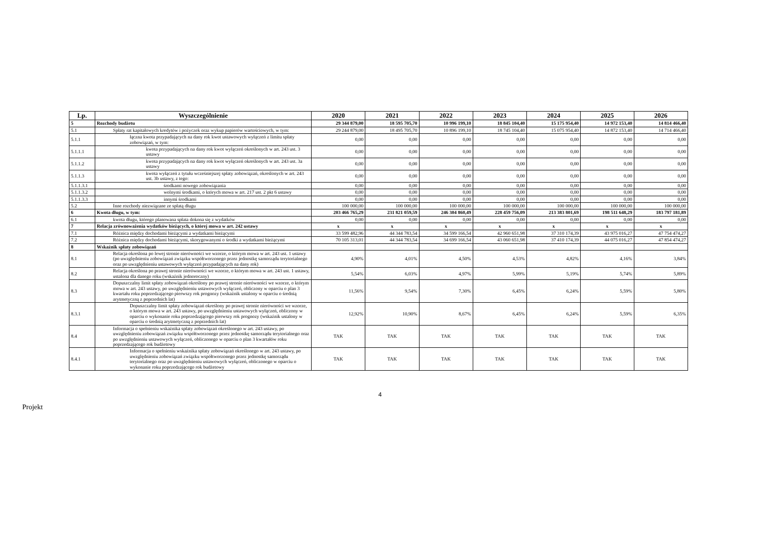| Lp. | Wyszczególnienie | 2020 | 2021 | 2022 | 2023 | 2024 | 2025 | 2026 |
| --- | --- | --- | --- | --- | --- | --- | --- | --- |
| 5 | Rozchody budżetu | 29 344 879,00 | 18 595 705,70 | 10 996 199,10 | 18 845 104,40 | 15 175 954,40 | 14 972 153,40 | 14 814 466,40 |
| 5.1 | Spłaty rat kapitałowych kredytów i pożyczek oraz wykup papierów wartościowych, w tym: | 29 244 879,00 | 18 495 705,70 | 10 896 199,10 | 18 745 104,40 | 15 075 954,40 | 14 872 153,40 | 14 714 466,40 |
| 5.1.1 | łączna kwota przypadających na dany rok kwot ustawowych wyłączeń z limitu spłaty zobowiązań, w tym: | 0,00 | 0,00 | 0,00 | 0,00 | 0,00 | 0,00 | 0,00 |
| 5.1.1.1 | kwota przypadających na dany rok kwot wyłączeń określonych w art. 243 ust. 3 ustawy | 0,00 | 0,00 | 0,00 | 0,00 | 0,00 | 0,00 | 0,00 |
| 5.1.1.2 | kwota przypadających na dany rok kwot wyłączeń określonych w art. 243 ust. 3a ustawy | 0,00 | 0,00 | 0,00 | 0,00 | 0,00 | 0,00 | 0,00 |
| 5.1.1.3 | kwota wyłączeń z tytułu wcześniejszej spłaty zobowiązań, określonych w art. 243 ust. 3b ustawy, z tego: | 0,00 | 0,00 | 0,00 | 0,00 | 0,00 | 0,00 | 0,00 |
| 5.1.1.3.1 | środkami nowego zobowiązania | 0,00 | 0,00 | 0,00 | 0,00 | 0,00 | 0,00 | 0,00 |
| 5.1.1.3.2 | wolnymi środkami, o których mowa w art. 217 ust. 2 pkt 6 ustawy | 0,00 | 0,00 | 0,00 | 0,00 | 0,00 | 0,00 | 0,00 |
| 5.1.1.3.3 | innymi środkami | 0,00 | 0,00 | 0,00 | 0,00 | 0,00 | 0,00 | 0,00 |
| 5.2 | Inne rozchody niezwiązane ze spłatą długu | 100 000,00 | 100 000,00 | 100 000,00 | 100 000,00 | 100 000,00 | 100 000,00 | 100 000,00 |
| 6 | Kwota długu, w tym: | 203 466 765,29 | 231 821 059,59 | 246 304 860,49 | 228 459 756,09 | 213 383 801,69 | 198 511 648,29 | 183 797 181,89 |
| 6.1 | kwota długu, którego planowana spłata dokona się z wydatków | 0,00 | 0,00 | 0,00 | 0,00 | 0,00 | 0,00 | 0,00 |
| 7 | Relacja zrównoważenia wydatków bieżących, o której mowa w art. 242 ustawy | x | x | x | x | x | x | x |
| 7.1 | Różnica między dochodami bieżącymi a wydatkami bieżącymi | 33 599 482,96 | 44 344 783,54 | 34 599 166,54 | 42 960 651,98 | 37 310 174,39 | 43 975 016,27 | 47 754 474,27 |
| 7.2 | Różnica między dochodami bieżącymi, skorygowanymi o środki a wydatkami bieżącymi | 70 105 313,01 | 44 344 783,54 | 34 699 166,54 | 43 060 651,98 | 37 410 174,39 | 44 075 016,27 | 47 854 474,27 |
| 8 | Wskaźnik spłaty zobowiązań | | | | | | | |
| 8.1 | Relacja określona po lewej stronie nierówności we wzorze, o którym mowa w art. 243 ust. 1 ustawy (po uwzględnieniu zobowiązań związku współtworzonego przez jednostkę samorządu terytorialnego oraz po uwzględnieniu ustawowych wyłączeń przypadających na dany rok) | 4,90% | 4,01% | 4,50% | 4,53% | 4,82% | 4,16% | 3,84% |
| 8.2 | Relacja określona po prawej stronie nierówności we wzorze, o którym mowa w art. 243 ust. 1 ustawy, ustalona dla danego roku (wskaźnik jednoroczny) | 5,54% | 6,03% | 4,97% | 5,99% | 5,19% | 5,74% | 5,89% |
| 8.3 | Dopuszczalny limit spłaty zobowiązań określony po prawej stronie nierówności we wzorze, o którym mowa w art. 243 ustawy, po uwzględnieniu ustawowych wyłączeń, obliczony w oparciu o plan 3 kwartału roku poprzedzającego pierwszy rok prognozy (wskaźnik ustalony w oparciu o średnią arytmetyczną z poprzednich lat) | 11,56% | 9,54% | 7,30% | 6,45% | 6,24% | 5,59% | 5,80% |
| 8.3.1 | Dopuszczalny limit spłaty zobowiązań określony po prawej stronie nierówności we wzorze, o którym mowa w art. 243 ustawy, po uwzględnieniu ustawowych wyłączeń, obliczony w oparciu o wykonanie roku poprzedzającego pierwszy rok prognozy (wskaźnik ustalony w oparciu o średnią arytmetyczną z poprzednich lat) | 12,92% | 10,90% | 8,67% | 6,45% | 6,24% | 5,59% | 6,35% |
| 8.4 | Informacja o spełnieniu wskaźnika spłaty zobowiązań określonego w art. 243 ustawy, po uwzględnieniu zobowiązań związku współtworzonego przez jednostkę samorządu terytorialnego oraz po uwzględnieniu ustawowych wyłączeń, obliczonego w oparciu o plan 3 kwartałów roku poprzedzającego rok budżetowy | TAK | TAK | TAK | TAK | TAK | TAK | TAK |
| 8.4.1 | Informacja o spełnieniu wskaźnika spłaty zobowiązań określonego w art. 243 ustawy, po uwzględnieniu zobowiązań związku współtworzonego przez jednostkę samorządu terytorialnego oraz po uwzględnieniu ustawowych wyłączeń, obliczonego w oparciu o wykonanie roku poprzedzającego rok budżetowy | TAK | TAK | TAK | TAK | TAK | TAK | TAK |
4
Projekt